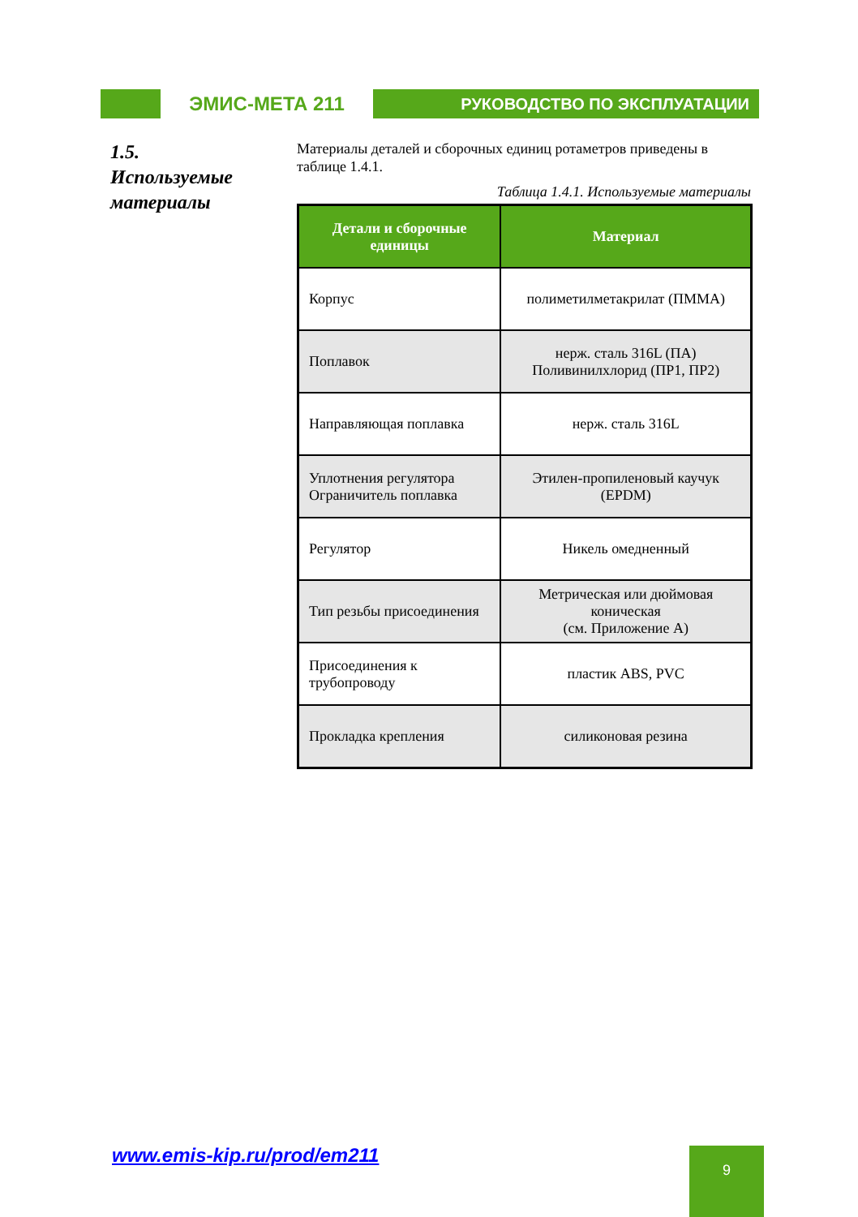ЭМИС-МЕТА 211
РУКОВОДСТВО ПО ЭКСПЛУАТАЦИИ
1.5.
Используемые материалы
Материалы деталей и сборочных единиц ротаметров приведены в таблице 1.4.1.
Таблица 1.4.1. Используемые материалы
| Детали и сборочные единицы | Материал |
| --- | --- |
| Корпус | полиметилметакрилат (ПММА) |
| Поплавок | нерж. сталь 316L (ПА) Поливинилхлорид (ПР1, ПР2) |
| Направляющая поплавка | нерж. сталь 316L |
| Уплотнения регулятора Ограничитель поплавка | Этилен-пропиленовый каучук (EPDM) |
| Регулятор | Никель омедненный |
| Тип резьбы присоединения | Метрическая или дюймовая коническая (см. Приложение А) |
| Присоединения к трубопроводу | пластик ABS, PVC |
| Прокладка крепления | силиконовая резина |
www.emis-kip.ru/prod/em211 9